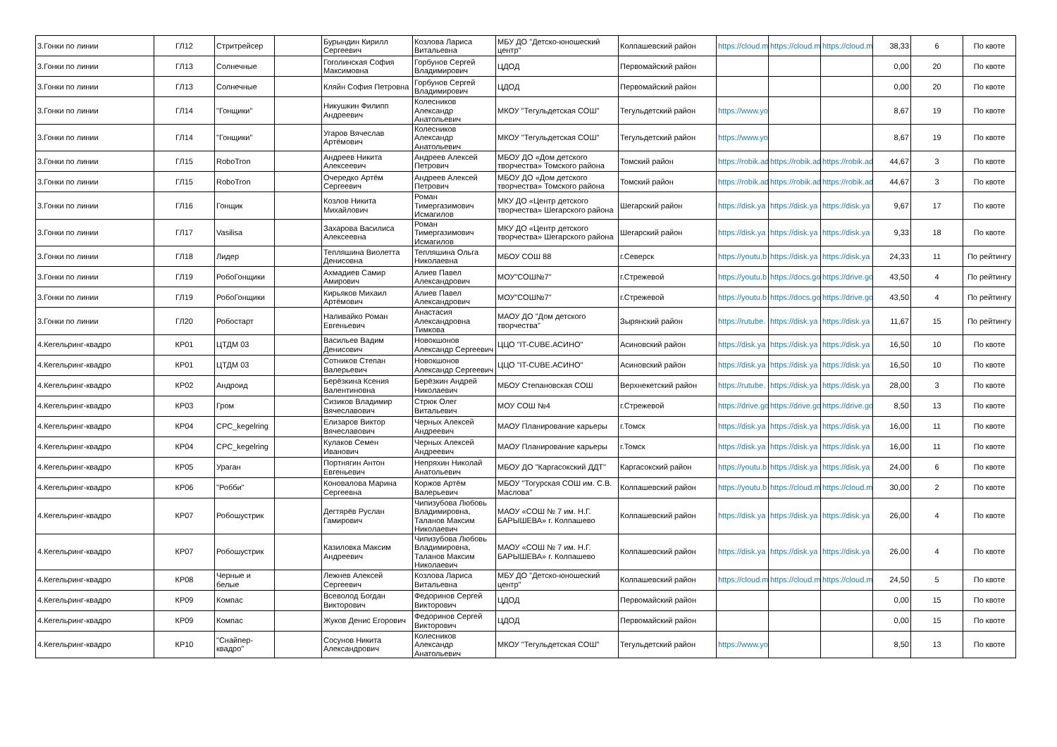| 3.Гонки по линии | ГЛ12 | Стритрейсер | | Бурындин Кирилл Сергеевич | Козлова Лариса Витальевна | МБУ ДО "Детско-юношеский центр" | Колпашевский район | https://cloud.m | https://cloud.m | https://cloud.m | 38,33 | 6 | По квоте |
| 3.Гонки по линии | ГЛ13 | Солнечные | | Гоголинская София Максимовна | Горбунов Сергей Владимирович | ЦДОД | Первомайский район | | | | 0,00 | 20 | По квоте |
| 3.Гонки по линии | ГЛ13 | Солнечные | | Кляйн София Петровна | Горбунов Сергей Владимирович | ЦДОД | Первомайский район | | | | 0,00 | 20 | По квоте |
| 3.Гонки по линии | ГЛ14 | "Гонщики" | | Никушкин Филипп Андреевич | Колесников Александр Анатольевич | МКОУ "Тегульдетская СОШ" | Тегульдетский район | https://www.yo | | | 8,67 | 19 | По квоте |
| 3.Гонки по линии | ГЛ14 | "Гонщики" | | Угаров Вячеслав Артёмович | Колесников Александр Анатольевич | МКОУ "Тегульдетская СОШ" | Тегульдетский район | https://www.yo | | | 8,67 | 19 | По квоте |
| 3.Гонки по линии | ГЛ15 | RoboTron | | Андреев Никита Алексеевич | Андреев Алексей Петрович | МБОУ ДО «Дом детского творчества» Томского района | Томский район | https://robik.ad | https://robik.ad | https://robik.ad | 44,67 | 3 | По квоте |
| 3.Гонки по линии | ГЛ15 | RoboTron | | Очередко Артём Сергеевич | Андреев Алексей Петрович | МБОУ ДО «Дом детского творчества» Томского района | Томский район | https://robik.ad | https://robik.ad | https://robik.ad | 44,67 | 3 | По квоте |
| 3.Гонки по линии | ГЛ16 | Гонщик | | Козлов Никита Михайлович | Роман Тимергазимович Исмагилов | МКУ ДО «Центр детского творчества» Шегарского района | Шегарский район | https://disk.ya | https://disk.ya | https://disk.ya | 9,67 | 17 | По квоте |
| 3.Гонки по линии | ГЛ17 | Vasilisa | | Захарова Василиса Алексеевна | Роман Тимергазимович Исмагилов | МКУ ДО «Центр детского творчества» Шегарского района | Шегарский район | https://disk.ya | https://disk.ya | https://disk.ya | 9,33 | 18 | По квоте |
| 3.Гонки по линии | ГЛ18 | Лидер | | Тепляшина Виолетта Денисовна | Тепляшина Ольга Николаевна | МБОУ СОШ 88 | г.Северск | https://youtu.b | https://disk.ya | https://disk.ya | 24,33 | 11 | По рейтингу |
| 3.Гонки по линии | ГЛ19 | РобоГонщики | | Ахмадиев Самир Амирович | Алиев Павел Александрович | МОУ"СОШ№7" | г.Стрежевой | https://youtu.b | https://docs.go | https://drive.go | 43,50 | 4 | По рейтингу |
| 3.Гонки по линии | ГЛ19 | РобоГонщики | | Кирьяков Михаил Артёмович | Алиев Павел Александрович | МОУ"СОШ№7" | г.Стрежевой | https://youtu.b | https://docs.go | https://drive.go | 43,50 | 4 | По рейтингу |
| 3.Гонки по линии | ГЛ20 | Робостарт | | Наливайко Роман Евгеньевич | Анастасия Александровна Тимкова | МАОУ ДО "Дом детского творчества" | Зырянский район | https://rutube. | https://disk.ya | https://disk.ya | 11,67 | 15 | По рейтингу |
| 4.Кегельринг-квадро | КР01 | ЦТДМ 03 | | Васильев Вадим Денисович | Новокшонов Александр Сергеевич | ЦЦО "IT-CUBE.АСИНО" | Асиновский район | https://disk.ya | https://disk.ya | https://disk.ya | 16,50 | 10 | По квоте |
| 4.Кегельринг-квадро | КР01 | ЦТДМ 03 | | Сотников Степан Валерьевич | Новокшонов Александр Сергеевич | ЦЦО "IT-CUBE.АСИНО" | Асиновский район | https://disk.ya | https://disk.ya | https://disk.ya | 16,50 | 10 | По квоте |
| 4.Кегельринг-квадро | КР02 | Андроид | | Берёзкина Ксения Валентиновна | Берёзкин Андрей Николаевич | МБОУ Степановская СОШ | Верхнекетский район | https://rutube. | https://disk.ya | https://disk.ya | 28,00 | 3 | По квоте |
| 4.Кегельринг-квадро | КР03 | Гром | | Сизиков Владимир Вячеславович | Стрюк Олег Витальевич | МОУ СОШ №4 | г.Стрежевой | https://drive.go | https://drive.go | https://drive.go | 8,50 | 13 | По квоте |
| 4.Кегельринг-квадро | КР04 | CPC_kegelring | | Елизаров Виктор Вячеславович | Черных Алексей Андреевич | МАОУ Планирование карьеры | г.Томск | https://disk.ya | https://disk.ya | https://disk.ya | 16,00 | 11 | По квоте |
| 4.Кегельринг-квадро | КР04 | CPC_kegelring | | Кулаков Семен Иванович | Черных Алексей Андреевич | МАОУ Планирование карьеры | г.Томск | https://disk.ya | https://disk.ya | https://disk.ya | 16,00 | 11 | По квоте |
| 4.Кегельринг-квадро | КР05 | Ураган | | Портнягин Антон Евгеньевич | Непряхин Николай Анатольевич | МБОУ ДО "Каргасокский ДДТ" | Каргасокский район | https://youtu.b | https://disk.ya | https://disk.ya | 24,00 | 6 | По квоте |
| 4.Кегельринг-квадро | КР06 | "Робби" | | Коновалова Марина Сергеевна | Коржов Артём Валерьевич | МБОУ "Тогурская СОШ им. С.В. Маслова" | Колпашевский район | https://youtu.b | https://cloud.m | https://cloud.m | 30,00 | 2 | По квоте |
| 4.Кегельринг-квадро | КР07 | Робошустрик | | Дегтярёв Руслан Гамирович | Чипизубова Любовь Владимировна, Таланов Максим Николаевич | МАОУ «СОШ № 7 им. Н.Г. БАРЫШЕВА» г. Колпашево | Колпашевский район | https://disk.ya | https://disk.ya | https://disk.ya | 26,00 | 4 | По квоте |
| 4.Кегельринг-квадро | КР07 | Робошустрик | | Казиловка Максим Андреевич | Чипизубова Любовь Владимировна, Таланов Максим Николаевич | МАОУ «СОШ № 7 им. Н.Г. БАРЫШЕВА» г. Колпашево | Колпашевский район | https://disk.ya | https://disk.ya | https://disk.ya | 26,00 | 4 | По квоте |
| 4.Кегельринг-квадро | КР08 | Черные и белые | | Лежнев Алексей Сергеевич | Козлова Лариса Витальевна | МБУ ДО "Детско-юношеский центр" | Колпашевский район | https://cloud.m | https://cloud.m | https://cloud.m | 24,50 | 5 | По квоте |
| 4.Кегельринг-квадро | КР09 | Компас | | Всеволод Богдан Викторович | Федоринов Сергей Викторович | ЦДОД | Первомайский район | | | | 0,00 | 15 | По квоте |
| 4.Кегельринг-квадро | КР09 | Компас | | Жуков Денис Егорович | Федоринов Сергей Викторович | ЦДОД | Первомайский район | | | | 0,00 | 15 | По квоте |
| 4.Кегельринг-квадро | КР10 | "Снайпер-квадро" | | Сосунов Никита Александрович | Колесников Александр Анатольевич | МКОУ "Тегульдетская СОШ" | Тегульдетский район | https://www.yo | | | 8,50 | 13 | По квоте |